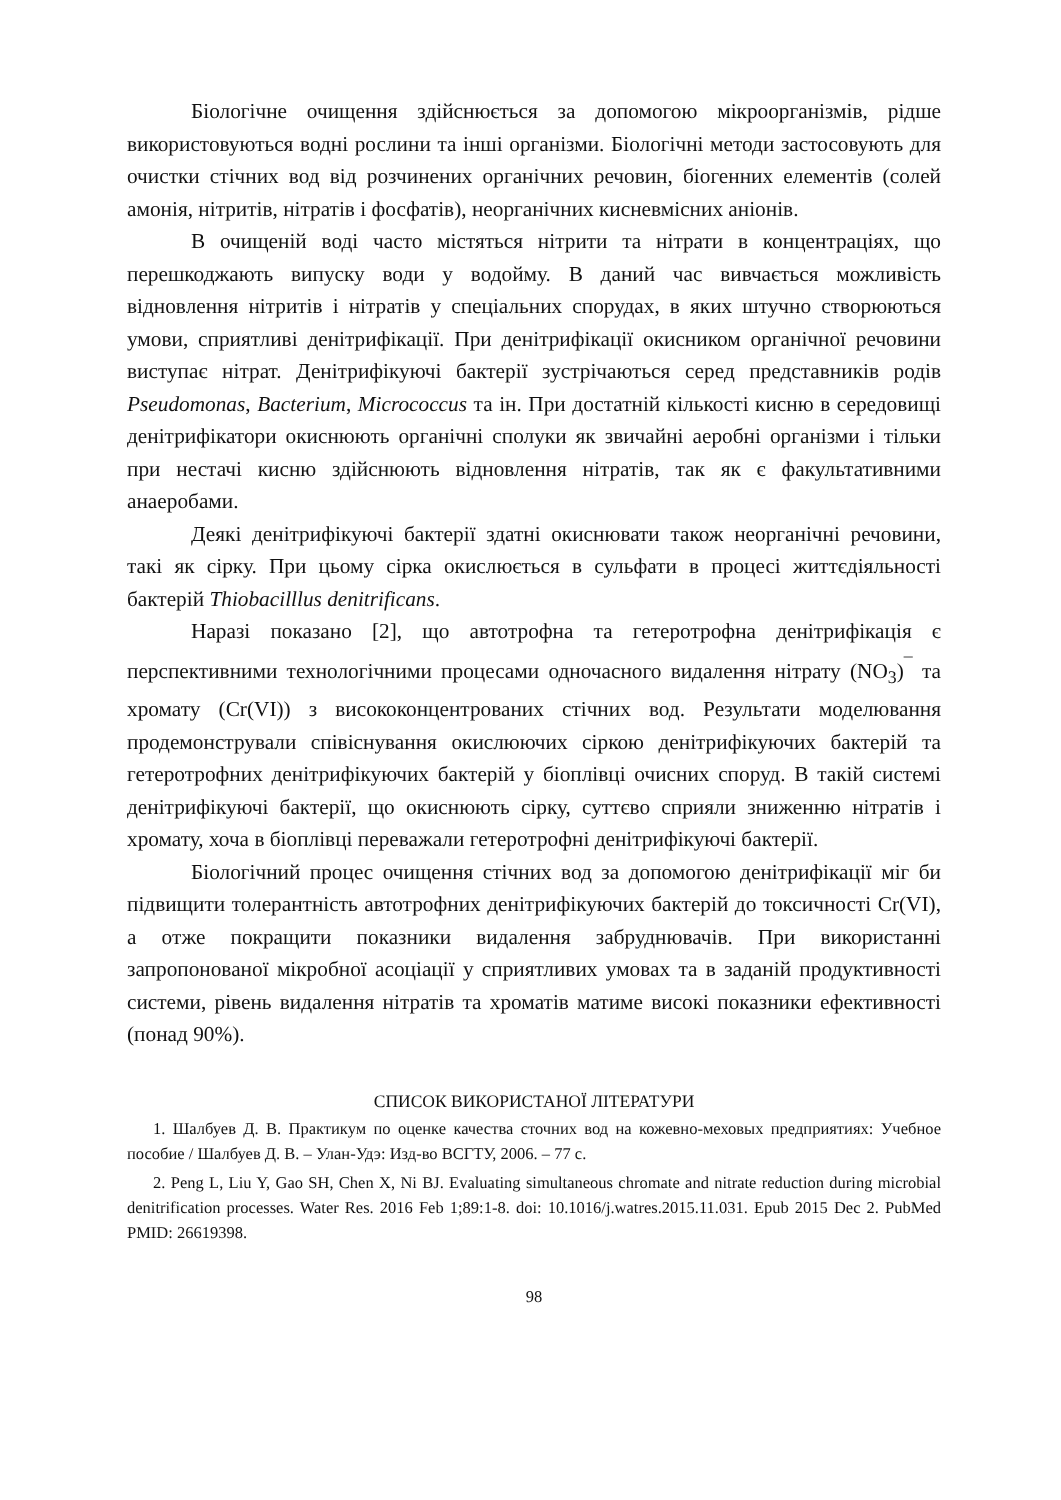Біологічне очищення здійснюється за допомогою мікроорганізмів, рідше використовуються водні рослини та інші організми. Біологічні методи застосовують для очистки стічних вод від розчинених органічних речовин, біогенних елементів (солей амонія, нітритів, нітратів і фосфатів), неорганічних кисневмісних аніонів.
В очищеній воді часто містяться нітрити та нітрати в концентраціях, що перешкоджають випуску води у водойму. В даний час вивчається можливість відновлення нітритів і нітратів у спеціальних спорудах, в яких штучно створюються умови, сприятливі денітрифікації. При денітрифікації окисником органічної речовини виступає нітрат. Денітрифікуючі бактерії зустрічаються серед представників родів Pseudomonas, Bacterium, Micrococcus та ін. При достатній кількості кисню в середовищі денітрифікатори окиснюють органічні сполуки як звичайні аеробні організми і тільки при нестачі кисню здійснюють відновлення нітратів, так як є факультативними анаеробами.
Деякі денітрифікуючі бактерії здатні окиснювати також неорганічні речовини, такі як сірку. При цьому сірка окислюється в сульфати в процесі життєдіяльності бактерій Thiobacilllus denitrificans.
Наразі показано [2], що автотрофна та гетеротрофна денітрифікація є перспективними технологічними процесами одночасного видалення нітрату (NO<sub>3</sub>)<sup>¯</sup> та хромату (Cr(VI)) з висококонцентрованих стічних вод. Результати моделювання продемонстрували співіснування окислюючих сіркою денітрифікуючих бактерій та гетеротрофних денітрифікуючих бактерій у біоплівці очисних споруд. В такій системі денітрифікуючі бактерії, що окиснюють сірку, суттєво сприяли зниженню нітратів і хромату, хоча в біоплівці переважали гетеротрофні денітрифікуючі бактерії.
Біологічний процес очищення стічних вод за допомогою денітрифікації міг би підвищити толерантність автотрофних денітрифікуючих бактерій до токсичності Cr(VI), а отже покращити показники видалення забруднювачів. При використанні запропонованої мікробної асоціації у сприятливих умовах та в заданій продуктивності системи, рівень видалення нітратів та хроматів матиме високі показники ефективності (понад 90%).
СПИСОК ВИКОРИСТАНОЇ ЛІТЕРАТУРИ
1. Шалбуев Д. В. Практикум по оценке качества сточних вод на кожевно-меховых предприятиях: Учебное пособие / Шалбуев Д. В. – Улан-Удэ: Изд-во ВСГТУ, 2006. – 77 с.
2. Peng L, Liu Y, Gao SH, Chen X, Ni BJ. Evaluating simultaneous chromate and nitrate reduction during microbial denitrification processes. Water Res. 2016 Feb 1;89:1-8. doi: 10.1016/j.watres.2015.11.031. Epub 2015 Dec 2. PubMed PMID: 26619398.
98